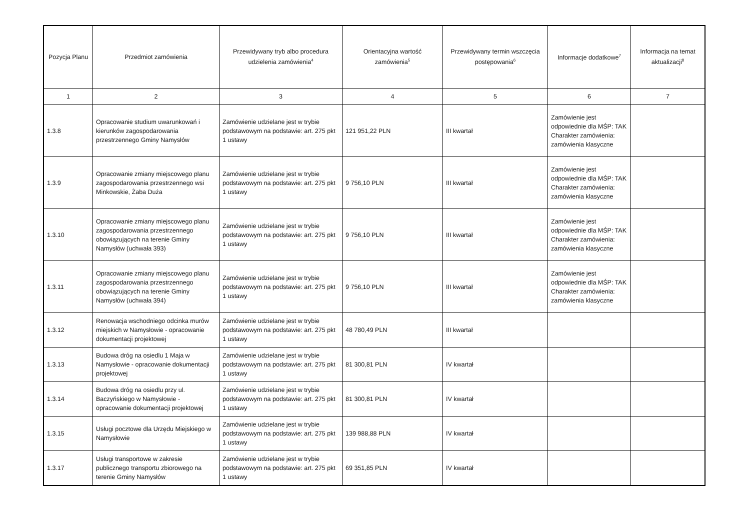| Pozycja Planu | Przedmiot zamówienia | Przewidywany tryb albo procedura udzielenia zamówienia<sup>4</sup> | Orientacyjna wartość zamówienia<sup>5</sup> | Przewidywany termin wszczęcia postępowania<sup>6</sup> | Informacje dodatkowe<sup>7</sup> | Informacja na temat aktualizacji<sup>8</sup> |
| --- | --- | --- | --- | --- | --- | --- |
| 1 | 2 | 3 | 4 | 5 | 6 | 7 |
| 1.3.8 | Opracowanie studium uwarunkowań i kierunków zagospodarowania przestrzennego Gminy Namysłów | Zamówienie udzielane jest w trybie podstawowym na podstawie: art. 275 pkt 1 ustawy | 121 951,22 PLN | III kwartał | Zamówienie jest odpowiednie dla MŚP: TAK Charakter zamówienia: zamówienia klasyczne | |
| 1.3.9 | Opracowanie zmiany miejscowego planu zagospodarowania przestrzennego wsi Minkowskie, Żaba Duża | Zamówienie udzielane jest w trybie podstawowym na podstawie: art. 275 pkt 1 ustawy | 9 756,10 PLN | III kwartał | Zamówienie jest odpowiednie dla MŚP: TAK Charakter zamówienia: zamówienia klasyczne | |
| 1.3.10 | Opracowanie zmiany miejscowego planu zagospodarowania przestrzennego obowiązujących na terenie Gminy Namysłów (uchwała 393) | Zamówienie udzielane jest w trybie podstawowym na podstawie: art. 275 pkt 1 ustawy | 9 756,10 PLN | III kwartał | Zamówienie jest odpowiednie dla MŚP: TAK Charakter zamówienia: zamówienia klasyczne | |
| 1.3.11 | Opracowanie zmiany miejscowego planu zagospodarowania przestrzennego obowiązujących na terenie Gminy Namysłów (uchwała 394) | Zamówienie udzielane jest w trybie podstawowym na podstawie: art. 275 pkt 1 ustawy | 9 756,10 PLN | III kwartał | Zamówienie jest odpowiednie dla MŚP: TAK Charakter zamówienia: zamówienia klasyczne | |
| 1.3.12 | Renowacja wschodniego odcinka murów miejskich w Namysłowie - opracowanie dokumentacji projektowej | Zamówienie udzielane jest w trybie podstawowym na podstawie: art. 275 pkt 1 ustawy | 48 780,49 PLN | III kwartał | | |
| 1.3.13 | Budowa dróg na osiedlu 1 Maja w Namysłowie - opracowanie dokumentacji projektowej | Zamówienie udzielane jest w trybie podstawowym na podstawie: art. 275 pkt 1 ustawy | 81 300,81 PLN | IV kwartał | | |
| 1.3.14 | Budowa dróg na osiedlu przy ul. Baczyńskiego w Namysłowie - opracowanie dokumentacji projektowej | Zamówienie udzielane jest w trybie podstawowym na podstawie: art. 275 pkt 1 ustawy | 81 300,81 PLN | IV kwartał | | |
| 1.3.15 | Usługi pocztowe dla Urzędu Miejskiego w Namysłowie | Zamówienie udzielane jest w trybie podstawowym na podstawie: art. 275 pkt 1 ustawy | 139 988,88 PLN | IV kwartał | | |
| 1.3.17 | Usługi transportowe w zakresie publicznego transportu zbiorowego na terenie Gminy Namysłów | Zamówienie udzielane jest w trybie podstawowym na podstawie: art. 275 pkt 1 ustawy | 69 351,85 PLN | IV kwartał | | |